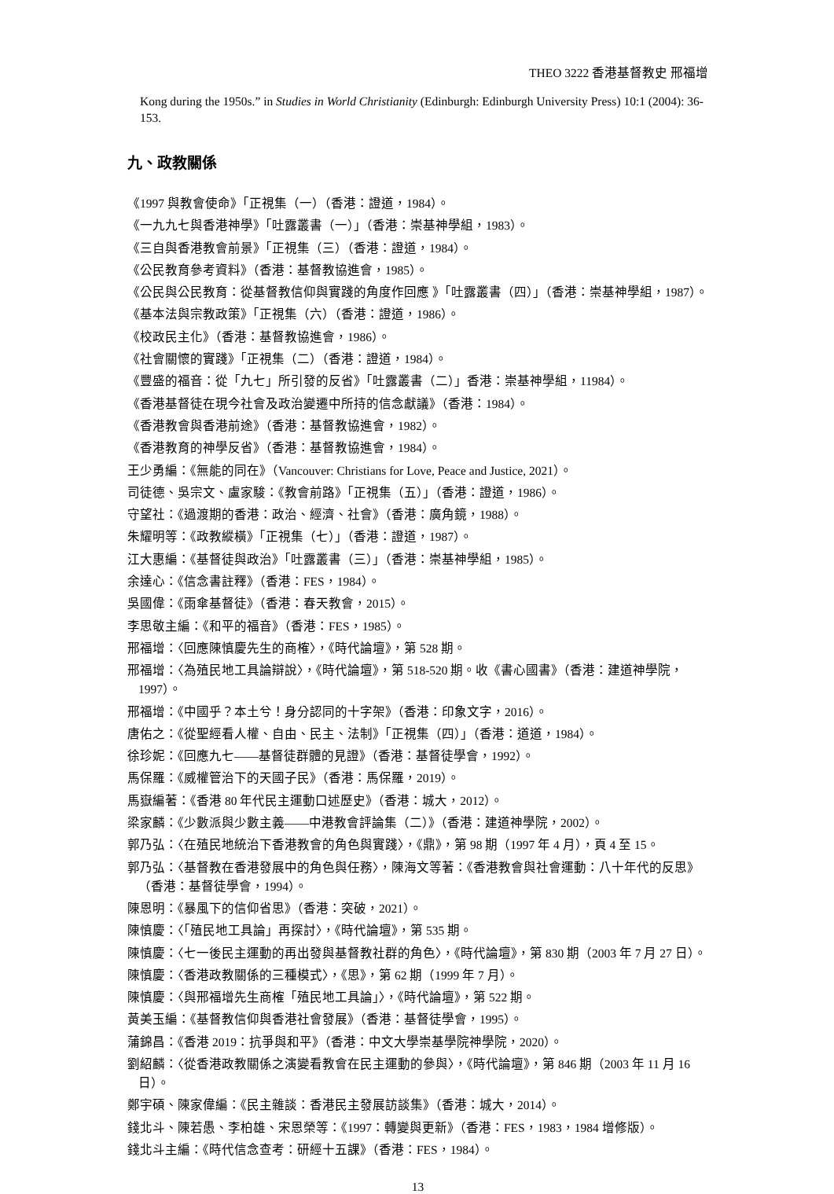THEO 3222 香港基督教史 邢福增
Kong during the 1950s.” in Studies in World Christianity (Edinburgh: Edinburgh University Press) 10:1 (2004): 36-153.
九、政教關係
《1997 與教會使命》「正視集（一）（香港：證道，1984）。
《一九九七與香港神學》「吐露叢書（一）」（香港：崇基神學組，1983）。
《三自與香港教會前景》「正視集（三）（香港：證道，1984）。
《公民教育參考資料》（香港：基督教協進會，1985）。
《公民與公民教育：從基督教信仰與實踐的角度作回應 》「吐露叢書（四）」（香港：崇基神學組，1987）。
《基本法與宗教政策》「正視集（六）（香港：證道，1986）。
《校政民主化》（香港：基督教協進會，1986）。
《社會關懷的實踐》「正視集（二）（香港：證道，1984）。
《豐盛的福音：從「九七」所引發的反省》「吐露叢書（二）」香港：崇基神學組，11984）。
《香港基督徒在現今社會及政治變遷中所持的信念獻議》（香港：1984）。
《香港教會與香港前途》（香港：基督教協進會，1982）。
《香港教育的神學反省》（香港：基督教協進會，1984）。
王少勇編：《無能的同在》（Vancouver: Christians for Love, Peace and Justice, 2021）。
司徒德、吳宗文、盧家駿：《教會前路》「正視集（五）」（香港：證道，1986）。
守望社：《過渡期的香港：政治、經濟、社會》（香港：廣角鏡，1988）。
朱耀明等：《政教縱橫》「正視集（七）」（香港：證道，1987）。
江大惠編：《基督徒與政治》「吐露叢書（三）」（香港：崇基神學組，1985）。
余達心：《信念書註釋》（香港：FES，1984）。
吳國偉：《雨傘基督徒》（香港：春天教會，2015）。
李思敬主編：《和平的福音》（香港：FES，1985）。
邢福增：〈回應陳慎慶先生的商榷〉，《時代論壇》，第 528 期。
邢福增：〈為殖民地工具論辯說〉，《時代論壇》，第 518-520 期。收《書心國書》（香港：建道神學院，1997）。
邢福增：《中國乎？本土兮！身分認同的十字架》（香港：印象文字，2016）。
唐佑之：《從聖經看人權、自由、民主、法制》「正視集（四）」（香港：道道，1984）。
徐珍妮：《回應九七——基督徒群體的見證》（香港：基督徒學會，1992）。
馬保羅：《威權管治下的天國子民》（香港：馬保羅，2019）。
馬嶽編著：《香港 80 年代民主運動口述歷史》（香港：城大，2012）。
梁家麟：《少數派與少數主義——中港教會評論集（二）》（香港：建道神學院，2002）。
郭乃弘：〈在殖民地統治下香港教會的角色與實踐〉，《鼎》，第 98 期（1997 年 4 月），頁 4 至 15。
郭乃弘：〈基督教在香港發展中的角色與任務〉，陳海文等著：《香港教會與社會運動：八十年代的反思》（香港：基督徒學會，1994）。
陳恩明：《暴風下的信仰省思》（香港：突破，2021）。
陳慎慶：〈「殖民地工具論」再探討〉，《時代論壇》，第 535 期。
陳慎慶：〈七一後民主運動的再出發與基督教社群的角色〉，《時代論壇》，第 830 期（2003 年 7 月 27 日）。
陳慎慶：〈香港政教關係的三種模式〉，《思》，第 62 期（1999 年 7 月）。
陳慎慶：〈與邢福增先生商榷「殖民地工具論」〉，《時代論壇》，第 522 期。
黃美玉編：《基督教信仰與香港社會發展》（香港：基督徒學會，1995）。
蒲錦昌：《香港 2019：抗爭與和平》（香港：中文大學崇基學院神學院，2020）。
劉紹麟：〈從香港政教關係之演變看教會在民主運動的參與〉，《時代論壇》，第 846 期（2003 年 11 月 16 日）。
鄭宇碩、陳家偉編：《民主雜談：香港民主發展訪談集》（香港：城大，2014）。
錢北斗、陳若愚、李柏雄、宋恩榮等：《1997：轉變與更新》（香港：FES，1983，1984 增修版）。
錢北斗主編：《時代信念查考：研經十五課》（香港：FES，1984）。
13